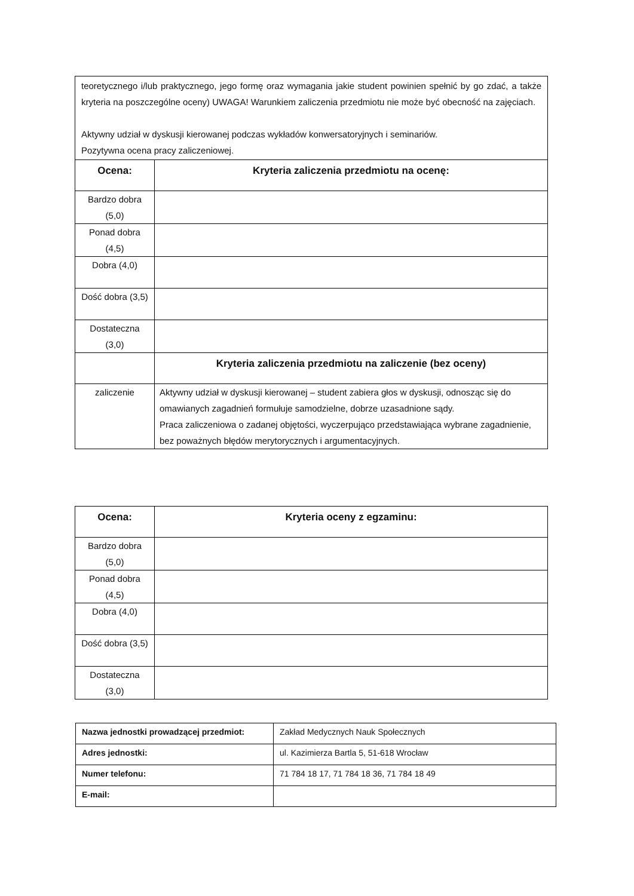| teoretycznego i/lub praktycznego, jego formę oraz wymagania jakie student powinien spełnić by go zdać, a także kryteria na poszczególne oceny) UWAGA! Warunkiem zaliczenia przedmiotu nie może być obecność na zajęciach. Aktywny udział w dyskusji kierowanej podczas wykładów konwersatoryjnych i seminariów. Pozytywna ocena pracy zaliczeniowej. | |
| Ocena: | Kryteria zaliczenia przedmiotu na ocenę: |
| Bardzo dobra (5,0) | |
| Ponad dobra (4,5) | |
| Dobra (4,0) | |
| Dość dobra (3,5) | |
| Dostateczna (3,0) | |
| | Kryteria zaliczenia przedmiotu na zaliczenie (bez oceny) |
| zaliczenie | Aktywny udział w dyskusji kierowanej – student zabiera głos w dyskusji, odnosząc się do omawianych zagadnień formułuje samodzielne, dobrze uzasadnione sądy. Praca zaliczeniowa o zadanej objętości, wyczerpująco przedstawiająca wybrane zagadnienie, bez poważnych błędów merytorycznych i argumentacyjnych. |
| Ocena: | Kryteria oceny z egzaminu: |
| --- | --- |
| Bardzo dobra (5,0) | |
| Ponad dobra (4,5) | |
| Dobra (4,0) | |
| Dość dobra (3,5) | |
| Dostateczna (3,0) | |
| Nazwa jednostki prowadzącej przedmiot: | Zakład Medycznych Nauk Społecznych |
| Adres jednostki: | ul. Kazimierza Bartla 5, 51-618 Wrocław |
| Numer telefonu: | 71 784 18 17, 71 784 18 36, 71 784 18 49 |
| E-mail: | |